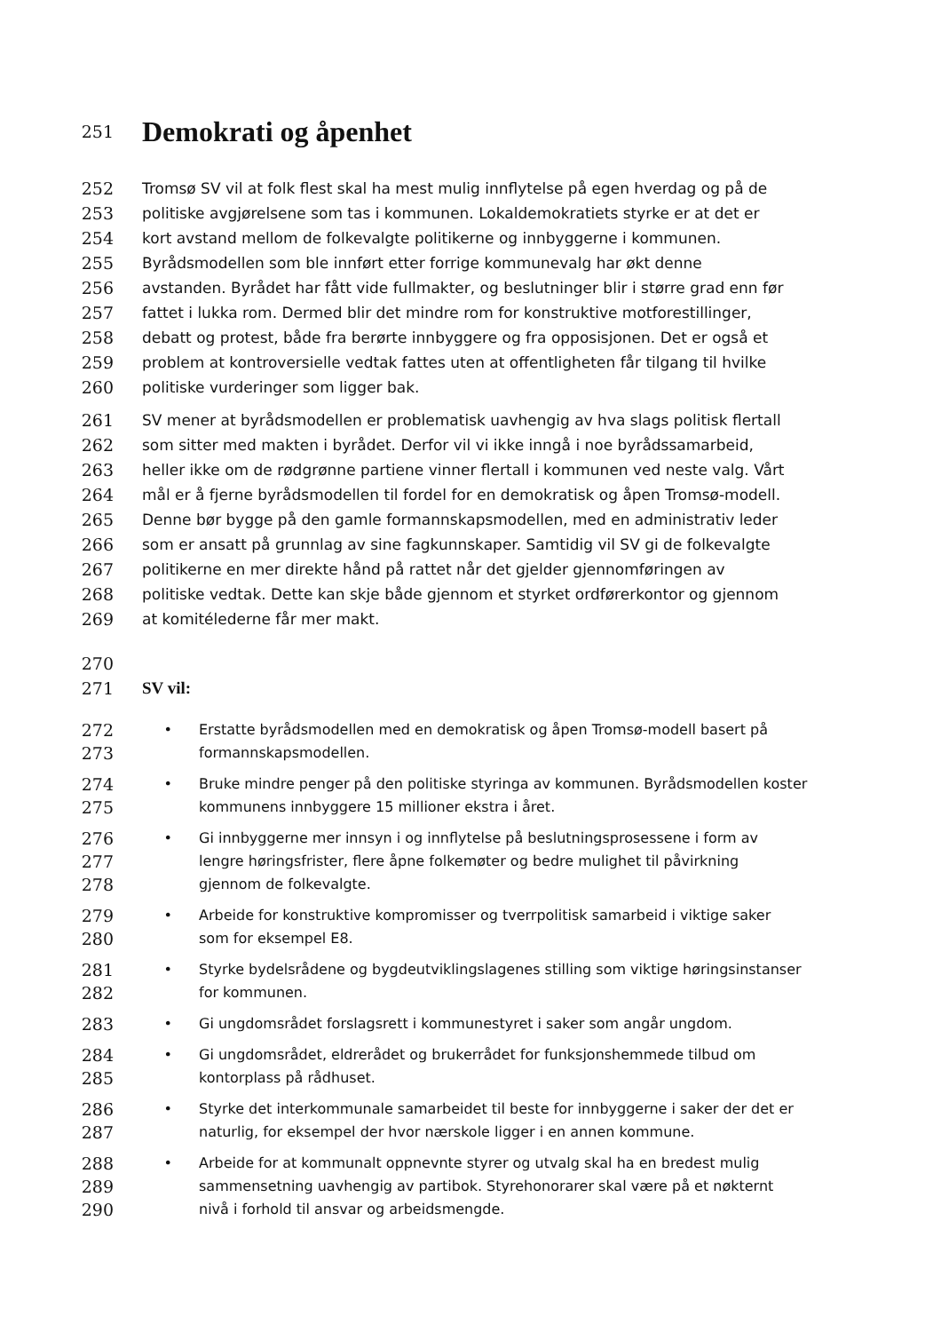251
Demokrati og åpenhet
252 Tromsø SV vil at folk flest skal ha mest mulig innflytelse på egen hverdag og på de
253 politiske avgjørelsene som tas i kommunen. Lokaldemokratiets styrke er at det er
254 kort avstand mellom de folkevalgte politikerne og innbyggerne i kommunen.
255 Byrådsmodellen som ble innført etter forrige kommunevalg har økt denne
256 avstanden. Byrådet har fått vide fullmakter, og beslutninger blir i større grad enn før
257 fattet i lukka rom. Dermed blir det mindre rom for konstruktive motforestillinger,
258 debatt og protest, både fra berørte innbyggere og fra opposisjonen. Det er også et
259 problem at kontroversielle vedtak fattes uten at offentligheten får tilgang til hvilke
260 politiske vurderinger som ligger bak.
261 SV mener at byrådsmodellen er problematisk uavhengig av hva slags politisk flertall
262 som sitter med makten i byrådet. Derfor vil vi ikke inngå i noe byrådssamarbeid,
263 heller ikke om de rødgrønne partiene vinner flertall i kommunen ved neste valg. Vårt
264 mål er å fjerne byrådsmodellen til fordel for en demokratisk og åpen Tromsø-modell.
265 Denne bør bygge på den gamle formannskapsmodellen, med en administrativ leder
266 som er ansatt på grunnlag av sine fagkunnskaper. Samtidig vil SV gi de folkevalgte
267 politikerne en mer direkte hånd på rattet når det gjelder gjennomføringen av
268 politiske vedtak. Dette kan skje både gjennom et styrket ordførerkontor og gjennom
269 at komitélederne får mer makt.
270
271 SV vil:
272
• Erstatte byrådsmodellen med en demokratisk og åpen Tromsø-modell basert på
273
formannskapsmodellen.
274
• Bruke mindre penger på den politiske styringa av kommunen. Byrådsmodellen koster
275
kommunens innbyggere 15 millioner ekstra i året.
276
• Gi innbyggerne mer innsyn i og innflytelse på beslutningsprosessene i form av
277
lengre høringsfrister, flere åpne folkemøter og bedre mulighet til påvirkning
278
gjennom de folkevalgte.
279
• Arbeide for konstruktive kompromisser og tverrpolitisk samarbeid i viktige saker
280
som for eksempel E8.
281
• Styrke bydelsrådene og bygdeutviklingslagenes stilling som viktige høringsinstanser
282
for kommunen.
283
• Gi ungdomsrådet forslagsrett i kommunestyret i saker som angår ungdom.
284
• Gi ungdomsrådet, eldrerådet og brukerrådet for funksjonshemmede tilbud om
285
kontorplass på rådhuset.
286
• Styrke det interkommunale samarbeidet til beste for innbyggerne i saker der det er
287
naturlig, for eksempel der hvor nærskole ligger i en annen kommune.
288
• Arbeide for at kommunalt oppnevnte styrer og utvalg skal ha en bredest mulig
289
sammensetning uavhengig av partibok. Styrehonorarer skal være på et nøkternt
290
nivå i forhold til ansvar og arbeidsmengde.